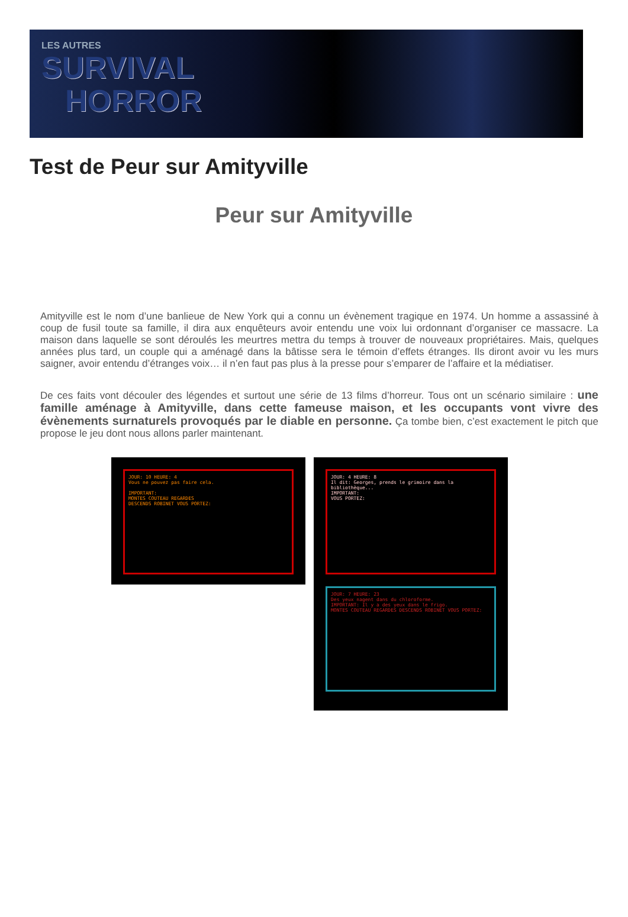LES AUTRES
SURVIVAL
HORROR
Test de Peur sur Amityville
Peur sur Amityville
Amityville est le nom d’une banlieue de New York qui a connu un évènement tragique en 1974. Un homme a assassiné à coup de fusil toute sa famille, il dira aux enquêteurs avoir entendu une voix lui ordonnant d’organiser ce massacre. La maison dans laquelle se sont déroulés les meurtres mettra du temps à trouver de nouveaux propriétaires. Mais, quelques années plus tard, un couple qui a aménagé dans la bâtisse sera le témoin d’effets étranges. Ils diront avoir vu les murs saigner, avoir entendu d’étranges voix… il n’en faut pas plus à la presse pour s’emparer de l’affaire et la médiatiser.
De ces faits vont découler des légendes et surtout une série de 13 films d’horreur. Tous ont un scénario similaire : une famille aménage à Amityville, dans cette fameuse maison, et les occupants vont vivre des évènements surnaturels provoqués par le diable en personne. Ça tombe bien, c’est exactement le pitch que propose le jeu dont nous allons parler maintenant.
JOUR: 10 HEURE: 4
Vous ne pouvez pas faire cela.
IMPORTANT:
MONTES COUTEAU REGARDES
DESCENDS ROBINET VOUS PORTEZ:
JOUR: 4 HEURE: 8
Il dit: Georges, prends le grimoire dans la bibliothèque...
IMPORTANT:
VOUS PORTEZ:
JOUR: 7 HEURE: 23
Des yeux nagent dans du chloroforme.
IMPORTANT: Il y a des yeux dans le frigo.
MONTES COUTEAU REGARDES DESCENDS ROBINET VOUS PORTEZ: